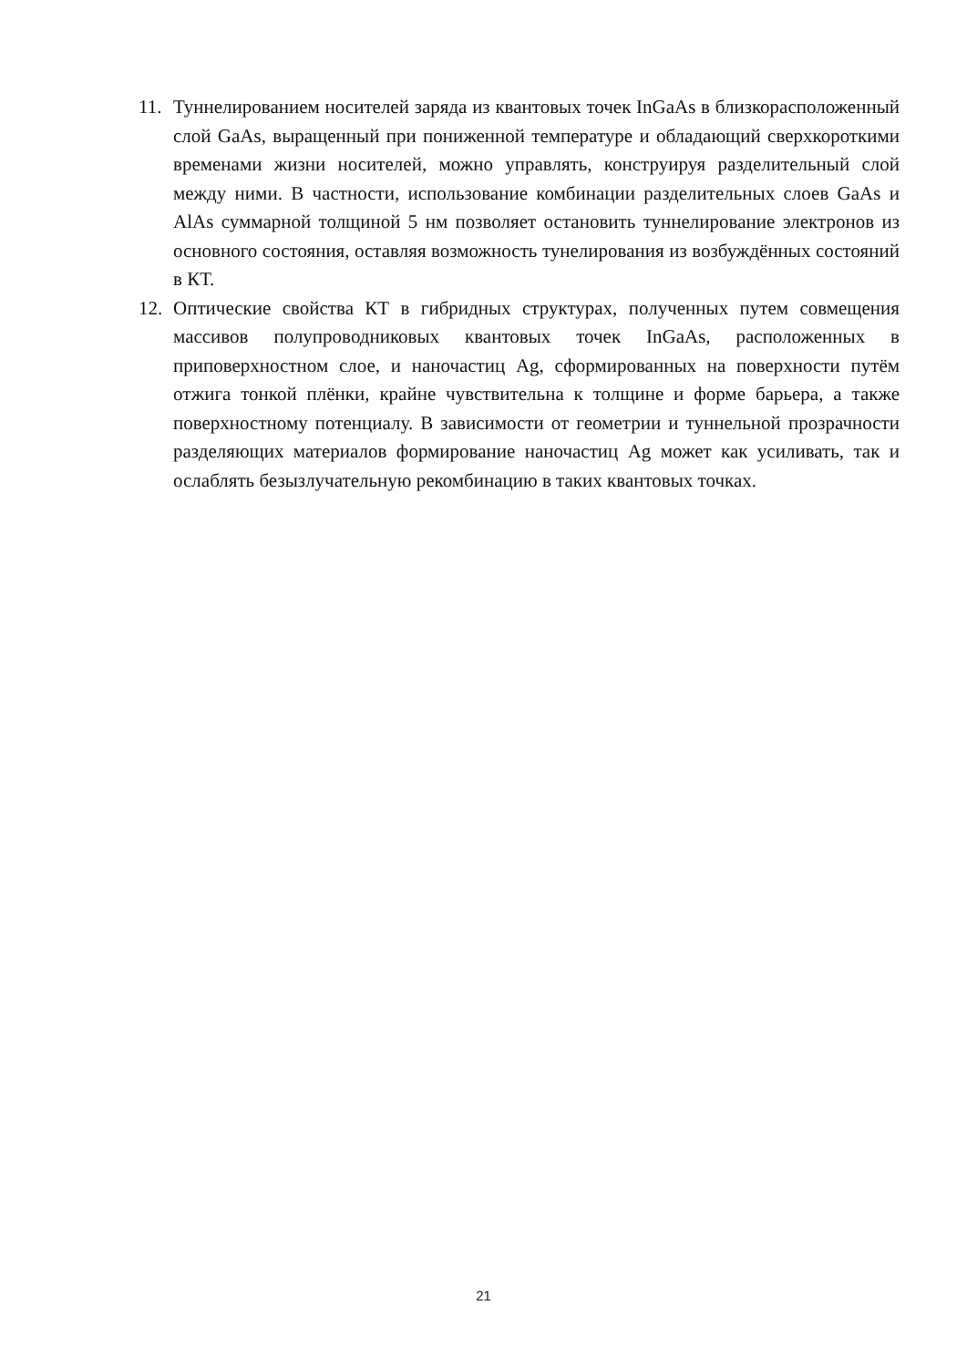11. Туннелированием носителей заряда из квантовых точек InGaAs в близкорасположенный слой GaAs, выращенный при пониженной температуре и обладающий сверхкороткими временами жизни носителей, можно управлять, конструируя разделительный слой между ними. В частности, использование комбинации разделительных слоев GaAs и AlAs суммарной толщиной 5 нм позволяет остановить туннелирование электронов из основного состояния, оставляя возможность тунелирования из возбуждённых состояний в КТ.
12. Оптические свойства КТ в гибридных структурах, полученных путем совмещения массивов полупроводниковых квантовых точек InGaAs, расположенных в приповерхностном слое, и наночастиц Ag, сформированных на поверхности путём отжига тонкой плёнки, крайне чувствительна к толщине и форме барьера, а также поверхностному потенциалу. В зависимости от геометрии и туннельной прозрачности разделяющих материалов формирование наночастиц Ag может как усиливать, так и ослаблять безызлучательную рекомбинацию в таких квантовых точках.
21